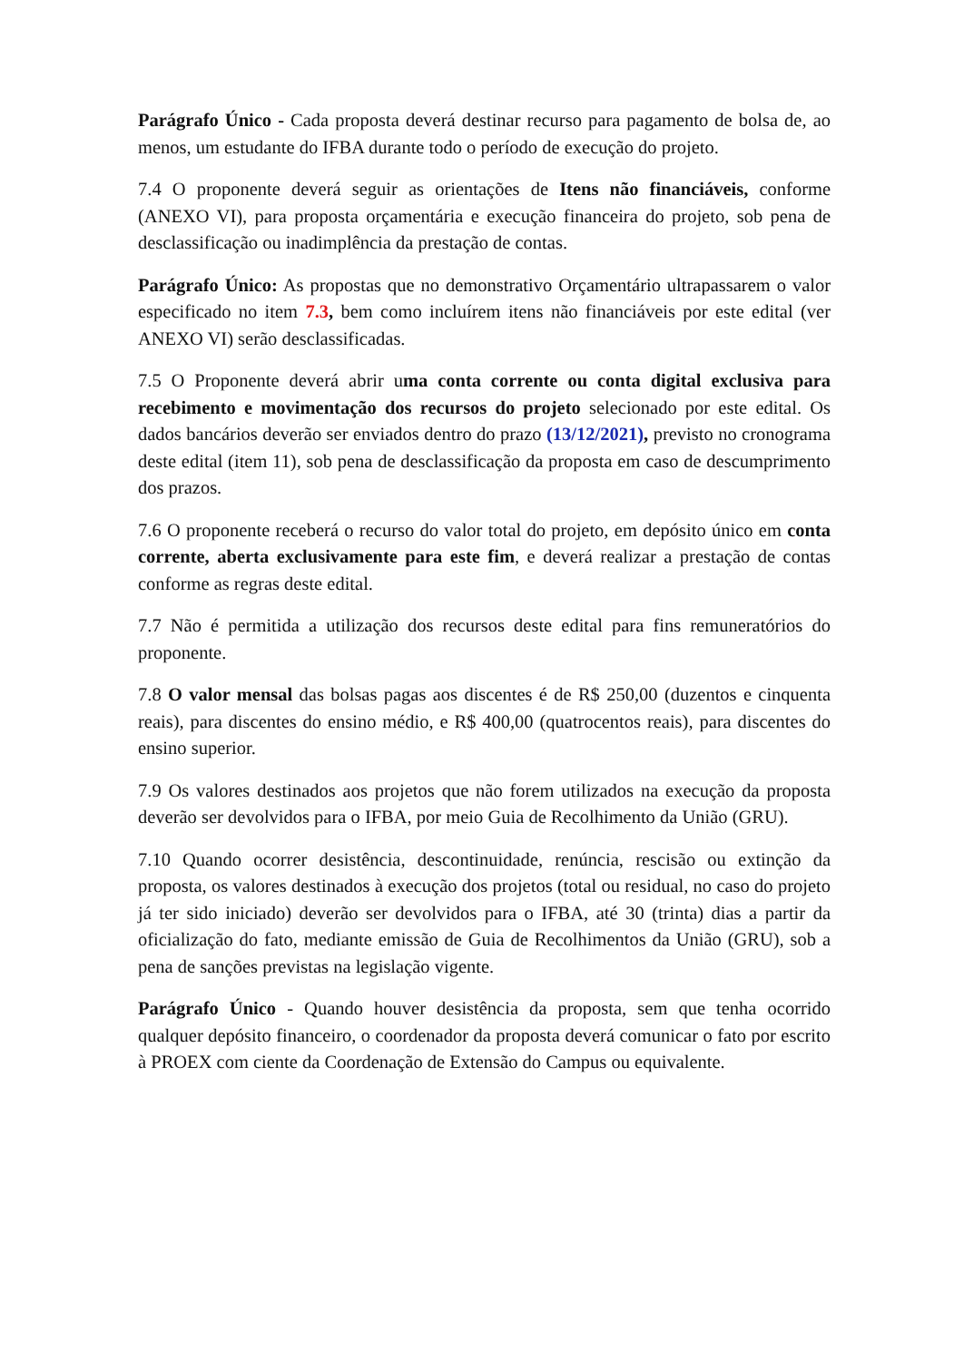Parágrafo Único - Cada proposta deverá destinar recurso para pagamento de bolsa de, ao menos, um estudante do IFBA durante todo o período de execução do projeto.
7.4 O proponente deverá seguir as orientações de Itens não financiáveis, conforme (ANEXO VI), para proposta orçamentária e execução financeira do projeto, sob pena de desclassificação ou inadimplência da prestação de contas.
Parágrafo Único: As propostas que no demonstrativo Orçamentário ultrapassarem o valor especificado no item 7.3, bem como incluírem itens não financiáveis por este edital (ver ANEXO VI) serão desclassificadas.
7.5 O Proponente deverá abrir uma conta corrente ou conta digital exclusiva para recebimento e movimentação dos recursos do projeto selecionado por este edital. Os dados bancários deverão ser enviados dentro do prazo (13/12/2021), previsto no cronograma deste edital (item 11), sob pena de desclassificação da proposta em caso de descumprimento dos prazos.
7.6 O proponente receberá o recurso do valor total do projeto, em depósito único em conta corrente, aberta exclusivamente para este fim, e deverá realizar a prestação de contas conforme as regras deste edital.
7.7 Não é permitida a utilização dos recursos deste edital para fins remuneratórios do proponente.
7.8 O valor mensal das bolsas pagas aos discentes é de R$ 250,00 (duzentos e cinquenta reais), para discentes do ensino médio, e R$ 400,00 (quatrocentos reais), para discentes do ensino superior.
7.9 Os valores destinados aos projetos que não forem utilizados na execução da proposta deverão ser devolvidos para o IFBA, por meio Guia de Recolhimento da União (GRU).
7.10 Quando ocorrer desistência, descontinuidade, renúncia, rescisão ou extinção da proposta, os valores destinados à execução dos projetos (total ou residual, no caso do projeto já ter sido iniciado) deverão ser devolvidos para o IFBA, até 30 (trinta) dias a partir da oficialização do fato, mediante emissão de Guia de Recolhimentos da União (GRU), sob a pena de sanções previstas na legislação vigente.
Parágrafo Único - Quando houver desistência da proposta, sem que tenha ocorrido qualquer depósito financeiro, o coordenador da proposta deverá comunicar o fato por escrito à PROEX com ciente da Coordenação de Extensão do Campus ou equivalente.